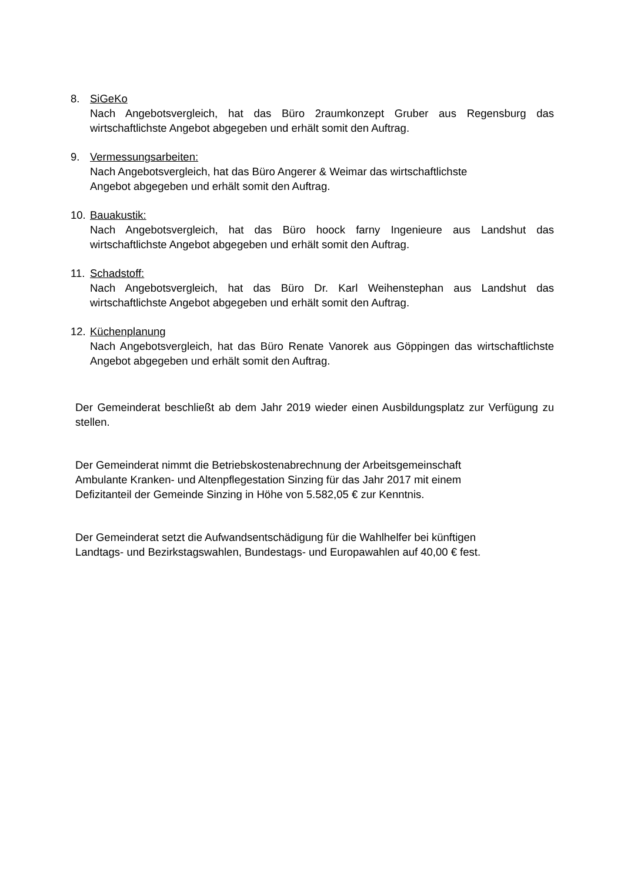8. SiGeKo
Nach Angebotsvergleich, hat das Büro 2raumkonzept Gruber aus Regensburg das wirtschaftlichste Angebot abgegeben und erhält somit den Auftrag.
9. Vermessungsarbeiten:
Nach Angebotsvergleich, hat das Büro Angerer & Weimar das wirtschaftlichste
Angebot abgegeben und erhält somit den Auftrag.
10.
Bauakustik:
Nach Angebotsvergleich, hat das Büro hoock farny Ingenieure aus Landshut das wirtschaftlichste Angebot abgegeben und erhält somit den Auftrag.
11.
Schadstoff:
Nach Angebotsvergleich, hat das Büro Dr. Karl Weihenstephan aus Landshut das wirtschaftlichste Angebot abgegeben und erhält somit den Auftrag.
12.
Küchenplanung
Nach Angebotsvergleich, hat das Büro Renate Vanorek aus Göppingen das wirtschaftlichste Angebot abgegeben und erhält somit den Auftrag.
Der Gemeinderat beschließt ab dem Jahr 2019 wieder einen Ausbildungsplatz zur Verfügung zu stellen.
Der Gemeinderat nimmt die Betriebskostenabrechnung der Arbeitsgemeinschaft
Ambulante Kranken- und Altenpflegestation Sinzing für das Jahr 2017 mit einem
Defizitanteil der Gemeinde Sinzing in Höhe von 5.582,05 € zur Kenntnis.
Der Gemeinderat setzt die Aufwandsentschädigung für die Wahlhelfer bei künftigen
Landtags- und Bezirkstagswahlen, Bundestags- und Europawahlen auf 40,00 € fest.